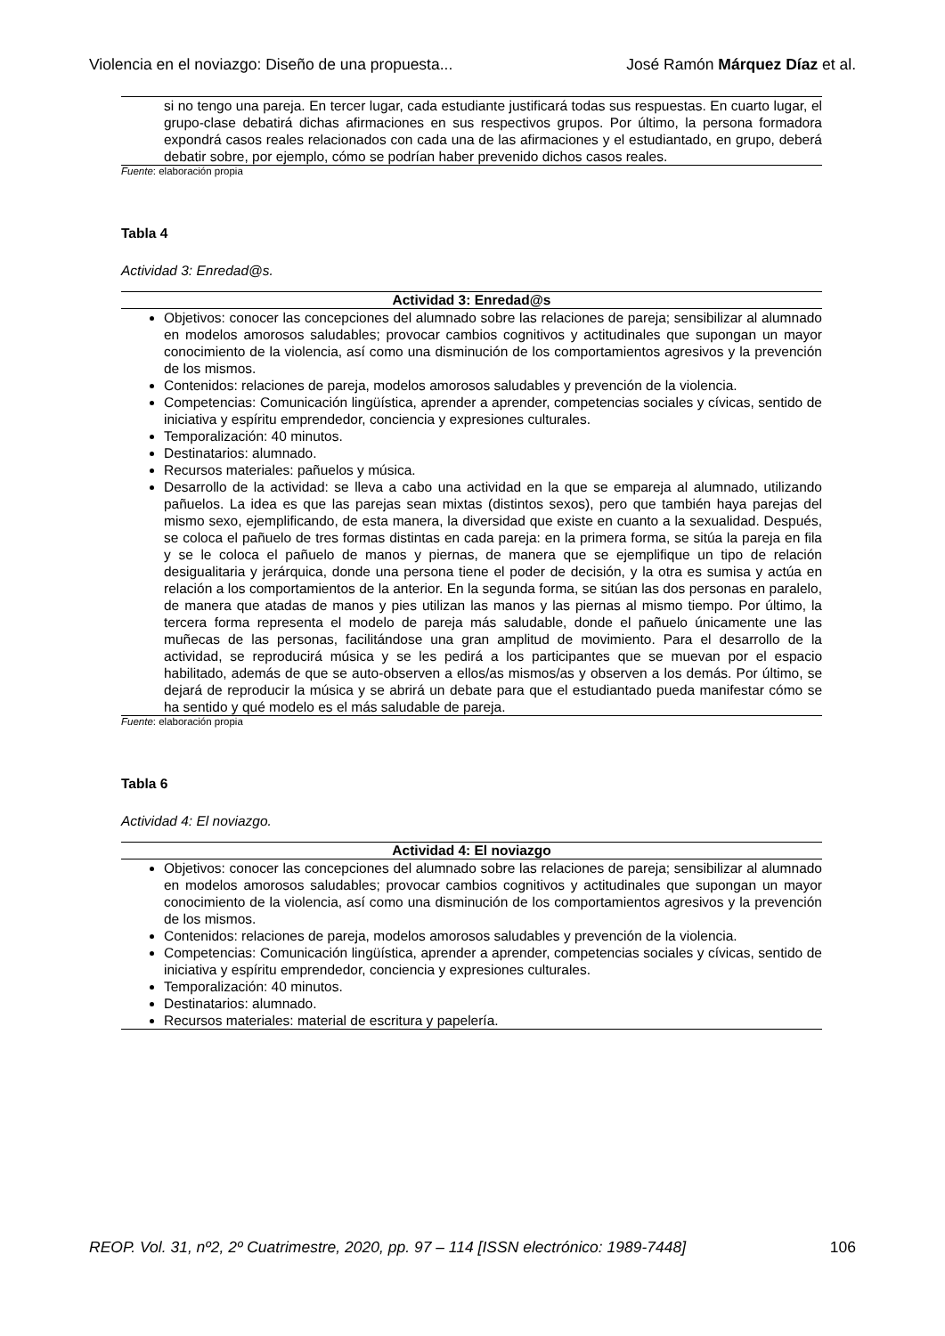Violencia en el noviazgo: Diseño de una propuesta... José Ramón Márquez Díaz et al.
| si no tengo una pareja. En tercer lugar, cada estudiante justificará todas sus respuestas. En cuarto lugar, el grupo-clase debatirá dichas afirmaciones en sus respectivos grupos. Por último, la persona formadora expondrá casos reales relacionados con cada una de las afirmaciones y el estudiantado, en grupo, deberá debatir sobre, por ejemplo, cómo se podrían haber prevenido dichos casos reales. |
Fuente: elaboración propia
Tabla 4
Actividad 3: Enredad@s.
| Actividad 3: Enredad@s |
| --- |
| Objetivos: conocer las concepciones del alumnado sobre las relaciones de pareja; sensibilizar al alumnado en modelos amorosos saludables; provocar cambios cognitivos y actitudinales que supongan un mayor conocimiento de la violencia, así como una disminución de los comportamientos agresivos y la prevención de los mismos. Contenidos: relaciones de pareja, modelos amorosos saludables y prevención de la violencia. Competencias: Comunicación lingüística, aprender a aprender, competencias sociales y cívicas, sentido de iniciativa y espíritu emprendedor, conciencia y expresiones culturales. Temporalización: 40 minutos. Destinatarios: alumnado. Recursos materiales: pañuelos y música. Desarrollo de la actividad: se lleva a cabo una actividad en la que se empareja al alumnado, utilizando pañuelos. La idea es que las parejas sean mixtas (distintos sexos), pero que también haya parejas del mismo sexo, ejemplificando, de esta manera, la diversidad que existe en cuanto a la sexualidad. Después, se coloca el pañuelo de tres formas distintas en cada pareja: en la primera forma, se sitúa la pareja en fila y se le coloca el pañuelo de manos y piernas, de manera que se ejemplifique un tipo de relación desigualitaria y jerárquica, donde una persona tiene el poder de decisión, y la otra es sumisa y actúa en relación a los comportamientos de la anterior. En la segunda forma, se sitúan las dos personas en paralelo, de manera que atadas de manos y pies utilizan las manos y las piernas al mismo tiempo. Por último, la tercera forma representa el modelo de pareja más saludable, donde el pañuelo únicamente une las muñecas de las personas, facilitándose una gran amplitud de movimiento. Para el desarrollo de la actividad, se reproducirá música y se les pedirá a los participantes que se muevan por el espacio habilitado, además de que se auto-observen a ellos/as mismos/as y observen a los demás. Por último, se dejará de reproducir la música y se abrirá un debate para que el estudiantado pueda manifestar cómo se ha sentido y qué modelo es el más saludable de pareja. |
Fuente: elaboración propia
Tabla 6
Actividad 4: El noviazgo.
| Actividad 4: El noviazgo |
| --- |
| Objetivos: conocer las concepciones del alumnado sobre las relaciones de pareja; sensibilizar al alumnado en modelos amorosos saludables; provocar cambios cognitivos y actitudinales que supongan un mayor conocimiento de la violencia, así como una disminución de los comportamientos agresivos y la prevención de los mismos. Contenidos: relaciones de pareja, modelos amorosos saludables y prevención de la violencia. Competencias: Comunicación lingüística, aprender a aprender, competencias sociales y cívicas, sentido de iniciativa y espíritu emprendedor, conciencia y expresiones culturales. Temporalización: 40 minutos. Destinatarios: alumnado. Recursos materiales: material de escritura y papelería. |
REOP. Vol. 31, nº2, 2º Cuatrimestre, 2020, pp. 97 – 114 [ISSN electrónico: 1989-7448] 106